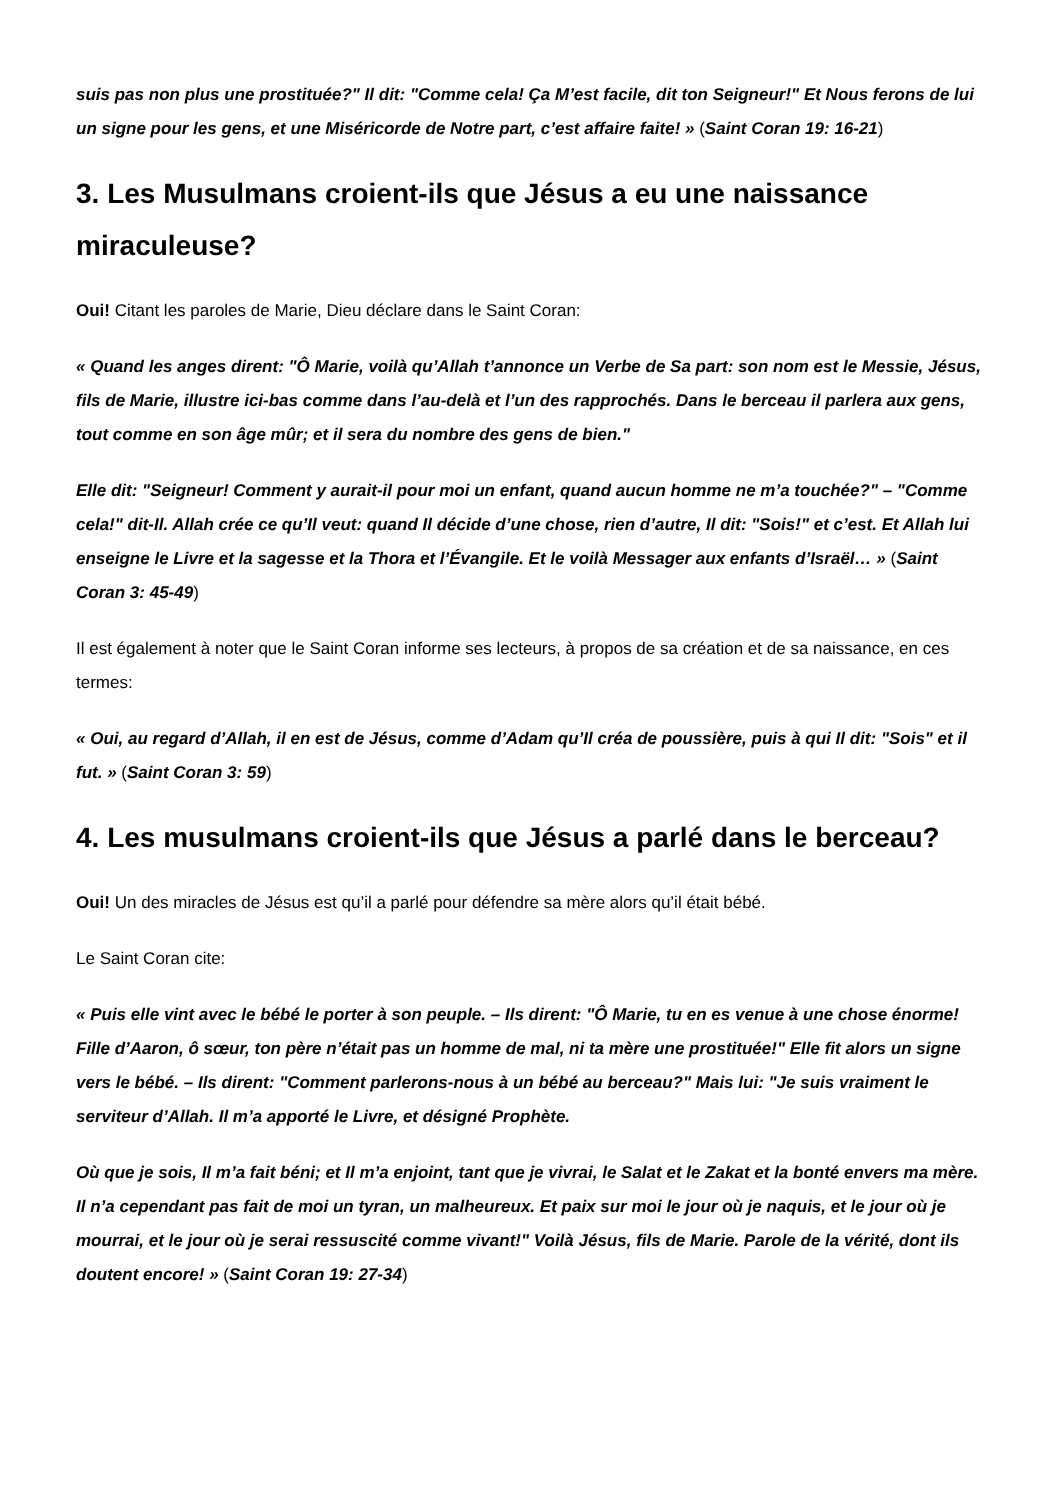suis pas non plus une prostituée?" Il dit: "Comme cela! Ça M’est facile, dit ton Seigneur!" Et Nous ferons de lui un signe pour les gens, et une Miséricorde de Notre part, c’est affaire faite! » (Saint Coran 19: 16-21)
3. Les Musulmans croient-ils que Jésus a eu une naissance miraculeuse?
Oui! Citant les paroles de Marie, Dieu déclare dans le Saint Coran:
« Quand les anges dirent: "Ô Marie, voilà qu’Allah t’annonce un Verbe de Sa part: son nom est le Messie, Jésus, fils de Marie, illustre ici-bas comme dans l’au-delà et l’un des rapprochés. Dans le berceau il parlera aux gens, tout comme en son âge mûr; et il sera du nombre des gens de bien."
Elle dit: "Seigneur! Comment y aurait-il pour moi un enfant, quand aucun homme ne m’a touchée?" – "Comme cela!" dit-Il. Allah crée ce qu’Il veut: quand Il décide d’une chose, rien d’autre, Il dit: "Sois!" et c’est. Et Allah lui enseigne le Livre et la sagesse et la Thora et l’Évangile. Et le voilà Messager aux enfants d’Israël… » (Saint Coran 3: 45-49)
Il est également à noter que le Saint Coran informe ses lecteurs, à propos de sa création et de sa naissance, en ces termes:
« Oui, au regard d’Allah, il en est de Jésus, comme d’Adam qu’Il créa de poussière, puis à qui Il dit: "Sois" et il fut. » (Saint Coran 3: 59)
4. Les musulmans croient-ils que Jésus a parlé dans le berceau?
Oui! Un des miracles de Jésus est qu’il a parlé pour défendre sa mère alors qu’il était bébé.
Le Saint Coran cite:
« Puis elle vint avec le bébé le porter à son peuple. – Ils dirent: "Ô Marie, tu en es venue à une chose énorme! Fille d’Aaron, ô sœur, ton père n’était pas un homme de mal, ni ta mère une prostituée!" Elle fit alors un signe vers le bébé. – Ils dirent: "Comment parlerons-nous à un bébé au berceau?" Mais lui: "Je suis vraiment le serviteur d’Allah. Il m’a apporté le Livre, et désigné Prophète.
Où que je sois, Il m’a fait béni; et Il m’a enjoint, tant que je vivrai, le Salat et le Zakat et la bonté envers ma mère. Il n’a cependant pas fait de moi un tyran, un malheureux. Et paix sur moi le jour où je naquis, et le jour où je mourrai, et le jour où je serai ressuscité comme vivant!" Voilà Jésus, fils de Marie. Parole de la vérité, dont ils doutent encore! » (Saint Coran 19: 27-34)